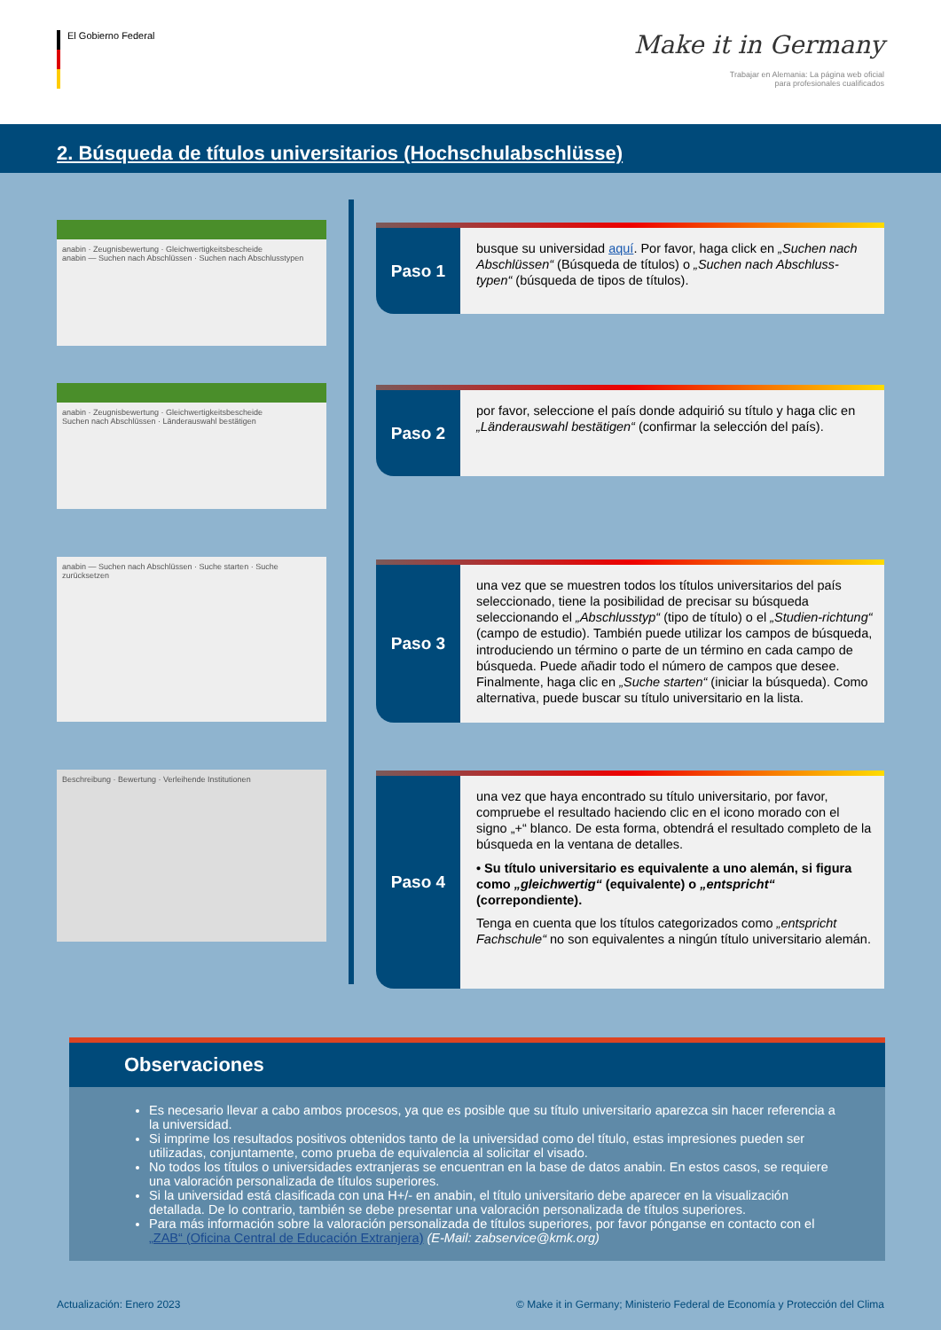El Gobierno Federal
Make it in Germany
Trabajar en Alemania: La página web oficial
para profesionales cualificados
2. Búsqueda de títulos universitarios (Hochschulabschlüsse)
anabin · Zeugnisbewertung · Gleichwertigkeitsbescheide
anabin — Suchen nach Abschlüssen · Suchen nach Abschlusstypen
anabin · Zeugnisbewertung · Gleichwertigkeitsbescheide
Suchen nach Abschlüssen · Länderauswahl bestätigen
anabin — Suchen nach Abschlüssen · Suche starten · Suche zurücksetzen
Beschreibung · Bewertung · Verleihende Institutionen
Paso 1
busque su universidad aquí. Por favor, haga click en „Suchen nach Abschlüssen“ (Búsqueda de títulos) o „Suchen nach Abschluss-typen“ (búsqueda de tipos de títulos).
Paso 2
por favor, seleccione el país donde adquirió su título y haga clic en „Länderauswahl bestätigen“ (confirmar la selección del país).
Paso 3
una vez que se muestren todos los títulos universitarios del país seleccionado, tiene la posibilidad de precisar su búsqueda seleccionando el „Abschlusstyp“ (tipo de título) o el „Studien-richtung“ (campo de estudio). También puede utilizar los campos de búsqueda, introduciendo un término o parte de un término en cada campo de búsqueda. Puede añadir todo el número de campos que desee. Finalmente, haga clic en „Suche starten“ (iniciar la búsqueda). Como alternativa, puede buscar su título universitario en la lista.
Paso 4
una vez que haya encontrado su título universitario, por favor, compruebe el resultado haciendo clic en el icono morado con el signo „+“ blanco. De esta forma, obtendrá el resultado completo de la búsqueda en la ventana de detalles.
• Su título universitario es equivalente a uno alemán, si figura como „gleichwertig“ (equivalente) o „entspricht“ (correpondiente).
Tenga en cuenta que los títulos categorizados como „entspricht Fachschule“ no son equivalentes a ningún título universitario alemán.
Observaciones
Es necesario llevar a cabo ambos procesos, ya que es posible que su título universitario aparezca sin hacer referencia a la universidad.
Si imprime los resultados positivos obtenidos tanto de la universidad como del título, estas impresiones pueden ser utilizadas, conjuntamente, como prueba de equivalencia al solicitar el visado.
No todos los títulos o universidades extranjeras se encuentran en la base de datos anabin. En estos casos, se requiere una valoración personalizada de títulos superiores.
Si la universidad está clasificada con una H+/- en anabin, el título universitario debe aparecer en la visualización detallada. De lo contrario, también se debe presentar una valoración personalizada de títulos superiores.
Para más información sobre la valoración personalizada de títulos superiores, por favor pónganse en contacto con el „ZAB“ (Oficina Central de Educación Extranjera) (E-Mail: zabservice@kmk.org)
Actualización: Enero 2023 © Make it in Germany; Ministerio Federal de Economía y Protección del Clima